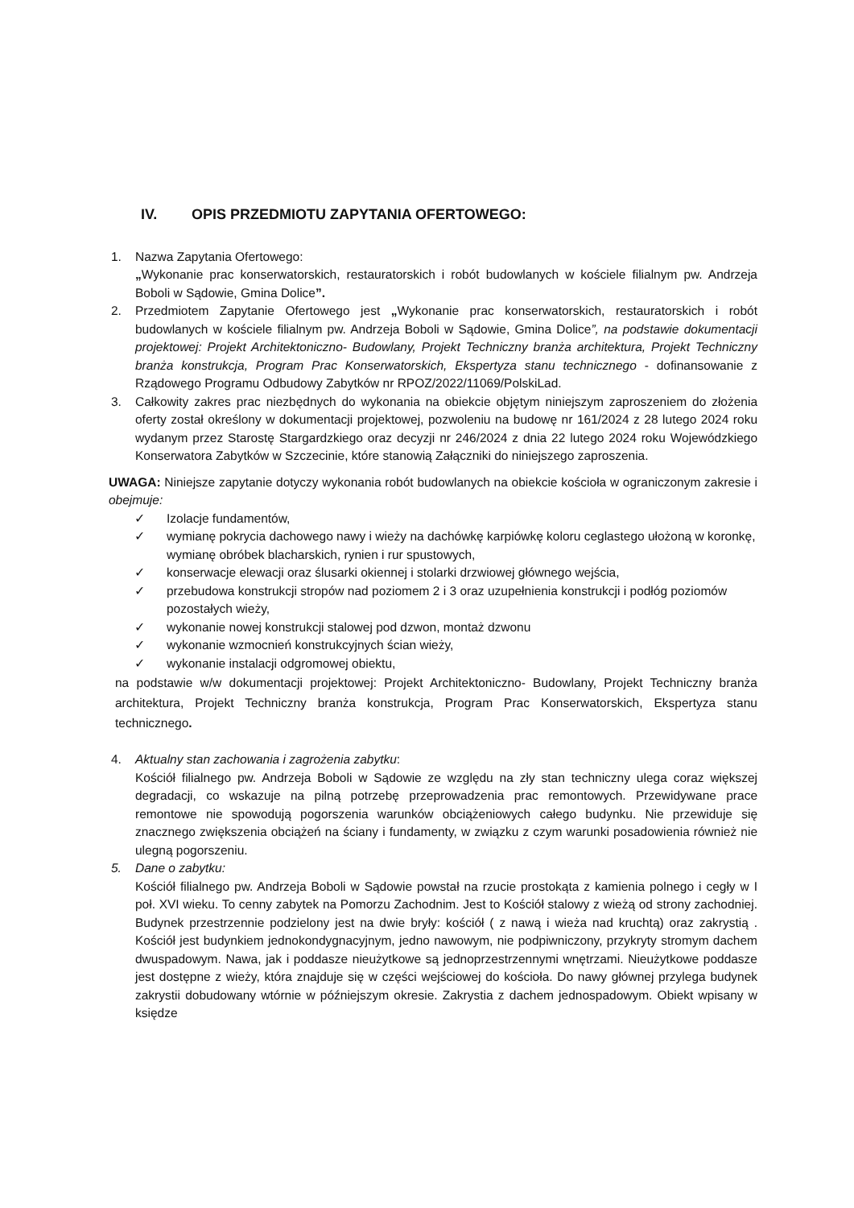IV. OPIS PRZEDMIOTU ZAPYTANIA OFERTOWEGO:
1. Nazwa Zapytania Ofertowego:
„Wykonanie prac konserwatorskich, restauratorskich i robót budowlanych w kościele filialnym pw. Andrzeja Boboli w Sądowie, Gmina Dolice”.
2. Przedmiotem Zapytanie Ofertowego jest „Wykonanie prac konserwatorskich, restauratorskich i robót budowlanych w kościele filialnym pw. Andrzeja Boboli w Sądowie, Gmina Dolice”, na podstawie dokumentacji projektowej: Projekt Architektoniczno- Budowlany, Projekt Techniczny branża architektura, Projekt Techniczny branża konstrukcja, Program Prac Konserwatorskich, Ekspertyza stanu technicznego - dofinansowanie z Rządowego Programu Odbudowy Zabytków nr RPOZ/2022/11069/PolskiLad.
3. Całkowity zakres prac niezbędnych do wykonania na obiekcie objętym niniejszym zaproszeniem do złożenia oferty został określony w dokumentacji projektowej, pozwoleniu na budowę nr 161/2024 z 28 lutego 2024 roku wydanym przez Starostę Stargardzkiego oraz decyzji nr 246/2024 z dnia 22 lutego 2024 roku Wojewódzkiego Konserwatora Zabytków w Szczecinie, które stanowią Załączniki do niniejszego zaproszenia.
UWAGA: Niniejsze zapytanie dotyczy wykonania robót budowlanych na obiekcie kościoła w ograniczonym zakresie i obejmuje:
✓ Izolacje fundamentów,
✓ wymianę pokrycia dachowego nawy i wieży na dachówkę karpiówkę koloru ceglastego ułożoną w koronkę, wymianę obróbek blacharskich, rynien i rur spustowych,
✓ konserwacje elewacji oraz ślusarki okiennej i stolarki drzwiowej głównego wejścia,
✓ przebudowa konstrukcji stropów nad poziomem 2 i 3 oraz uzupełnienia konstrukcji i podłóg poziomów pozostałych wieży,
✓ wykonanie nowej konstrukcji stalowej pod dzwon, montaż dzwonu
✓ wykonanie wzmocnień konstrukcyjnych ścian wieży,
✓ wykonanie instalacji odgromowej obiektu,
na podstawie w/w dokumentacji projektowej: Projekt Architektoniczno- Budowlany, Projekt Techniczny branża architektura, Projekt Techniczny branża konstrukcja, Program Prac Konserwatorskich, Ekspertyza stanu technicznego.
4. Aktualny stan zachowania i zagrożenia zabytku:
Kościół filialnego pw. Andrzeja Boboli w Sądowie ze względu na zły stan techniczny ulega coraz większej degradacji, co wskazuje na pilną potrzebę przeprowadzenia prac remontowych. Przewidywane prace remontowe nie spowodują pogorszenia warunków obciążeniowych całego budynku. Nie przewiduje się znacznego zwiększenia obciążeń na ściany i fundamenty, w związku z czym warunki posadowienia również nie ulegną pogorszeniu.
5. Dane o zabytku:
Kościół filialnego pw. Andrzeja Boboli w Sądowie powstał na rzucie prostokąta z kamienia polnego i cegły w I poł. XVI wieku. To cenny zabytek na Pomorzu Zachodnim. Jest to Kościół stalowy z wieżą od strony zachodniej. Budynek przestrzennie podzielony jest na dwie bryły: kościół ( z nawą i wieża nad kruchtą) oraz zakrystią . Kościół jest budynkiem jednokondygnacyjnym, jedno nawowym, nie podpiwniczony, przykryty stromym dachem dwuspadowym. Nawa, jak i poddasze nieużytkowe są jednoprzestrzennymi wnętrzami. Nieużytkowe poddasze jest dostępne z wieży, która znajduje się w części wejściowej do kościoła. Do nawy głównej przylega budynek zakrystii dobudowany wtórnie w późniejszym okresie. Zakrystia z dachem jednospadowym. Obiekt wpisany w księdze